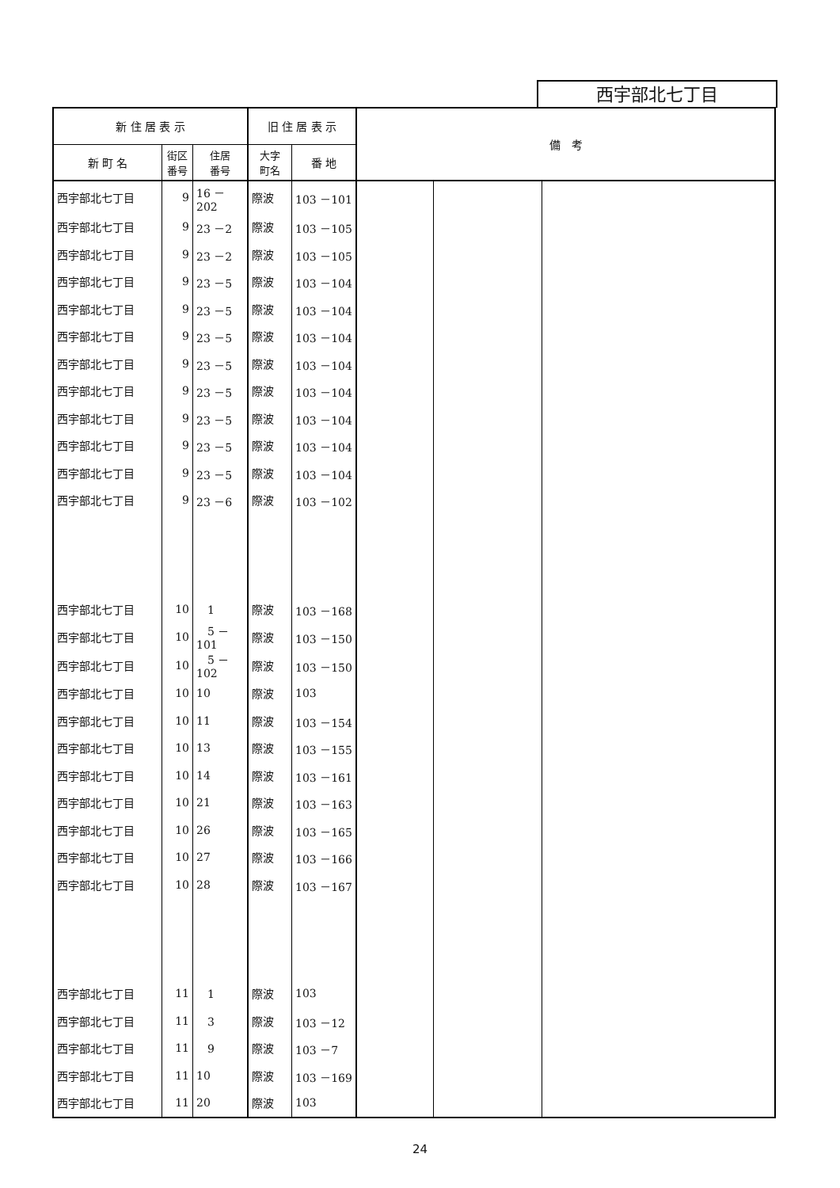西宇部北七丁目
| 新 住 居 表 示 | | | 旧 住 居 表 示 | | 備 考 | | |
| --- | --- | --- | --- | --- | --- | --- | --- |
| 新 町 名 | 街区 番号 | 住居 番号 | 大字 町名 | 番 地 | | | |
| 西宇部北七丁目 | 9 | 16 －202 | 際波 | 103 －101 | | | |
| 西宇部北七丁目 | 9 | 23 －2 | 際波 | 103 －105 | | | |
| 西宇部北七丁目 | 9 | 23 －2 | 際波 | 103 －105 | | | |
| 西宇部北七丁目 | 9 | 23 －5 | 際波 | 103 －104 | | | |
| 西宇部北七丁目 | 9 | 23 －5 | 際波 | 103 －104 | | | |
| 西宇部北七丁目 | 9 | 23 －5 | 際波 | 103 －104 | | | |
| 西宇部北七丁目 | 9 | 23 －5 | 際波 | 103 －104 | | | |
| 西宇部北七丁目 | 9 | 23 －5 | 際波 | 103 －104 | | | |
| 西宇部北七丁目 | 9 | 23 －5 | 際波 | 103 －104 | | | |
| 西宇部北七丁目 | 9 | 23 －5 | 際波 | 103 －104 | | | |
| 西宇部北七丁目 | 9 | 23 －5 | 際波 | 103 －104 | | | |
| 西宇部北七丁目 | 9 | 23 －6 | 際波 | 103 －102 | | | |
| 西宇部北七丁目 | 10 | 1 | 際波 | 103 －168 | | | |
| 西宇部北七丁目 | 10 | 5 －101 | 際波 | 103 －150 | | | |
| 西宇部北七丁目 | 10 | 5 －102 | 際波 | 103 －150 | | | |
| 西宇部北七丁目 | 10 | 10 | 際波 | 103 | | | |
| 西宇部北七丁目 | 10 | 11 | 際波 | 103 －154 | | | |
| 西宇部北七丁目 | 10 | 13 | 際波 | 103 －155 | | | |
| 西宇部北七丁目 | 10 | 14 | 際波 | 103 －161 | | | |
| 西宇部北七丁目 | 10 | 21 | 際波 | 103 －163 | | | |
| 西宇部北七丁目 | 10 | 26 | 際波 | 103 －165 | | | |
| 西宇部北七丁目 | 10 | 27 | 際波 | 103 －166 | | | |
| 西宇部北七丁目 | 10 | 28 | 際波 | 103 －167 | | | |
| 西宇部北七丁目 | 11 | 1 | 際波 | 103 | | | |
| 西宇部北七丁目 | 11 | 3 | 際波 | 103 －12 | | | |
| 西宇部北七丁目 | 11 | 9 | 際波 | 103 －7 | | | |
| 西宇部北七丁目 | 11 | 10 | 際波 | 103 －169 | | | |
| 西宇部北七丁目 | 11 | 20 | 際波 | 103 | | | |
24